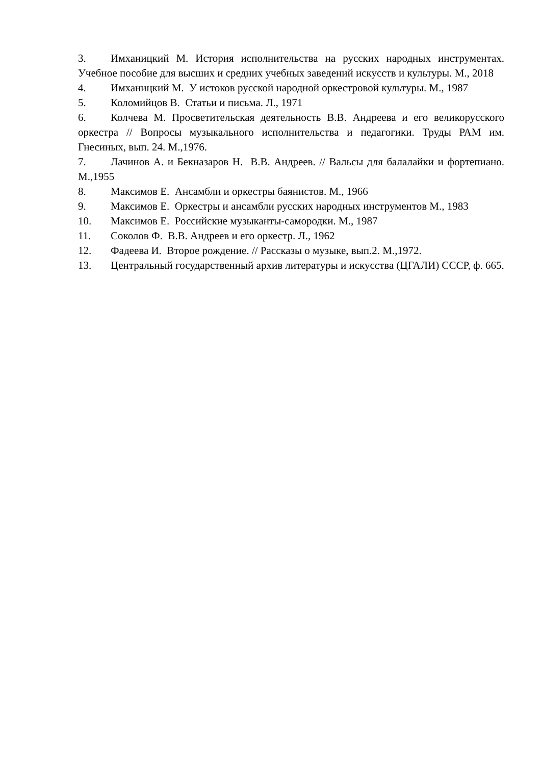3. Имханицкий М. История исполнительства на русских народных инструментах. Учебное пособие для высших и средних учебных заведений искусств и культуры. М., 2018
4. Имханицкий М. У истоков русской народной оркестровой культуры. М., 1987
5. Коломийцов В. Статьи и письма. Л., 1971
6. Колчева М. Просветительская деятельность В.В. Андреева и его великорусского оркестра // Вопросы музыкального исполнительства и педагогики. Труды РАМ им. Гнесиных, вып. 24. М.,1976.
7. Лачинов А. и Бекназаров Н. В.В. Андреев. // Вальсы для балалайки и фортепиано. М.,1955
8. Максимов Е. Ансамбли и оркестры баянистов. М., 1966
9. Максимов Е. Оркестры и ансамбли русских народных инструментов М., 1983
10. Максимов Е. Российские музыканты-самородки. М., 1987
11. Соколов Ф. В.В. Андреев и его оркестр. Л., 1962
12. Фадеева И. Второе рождение. // Рассказы о музыке, вып.2. М.,1972.
13. Центральный государственный архив литературы и искусства (ЦГАЛИ) СССР, ф. 665.